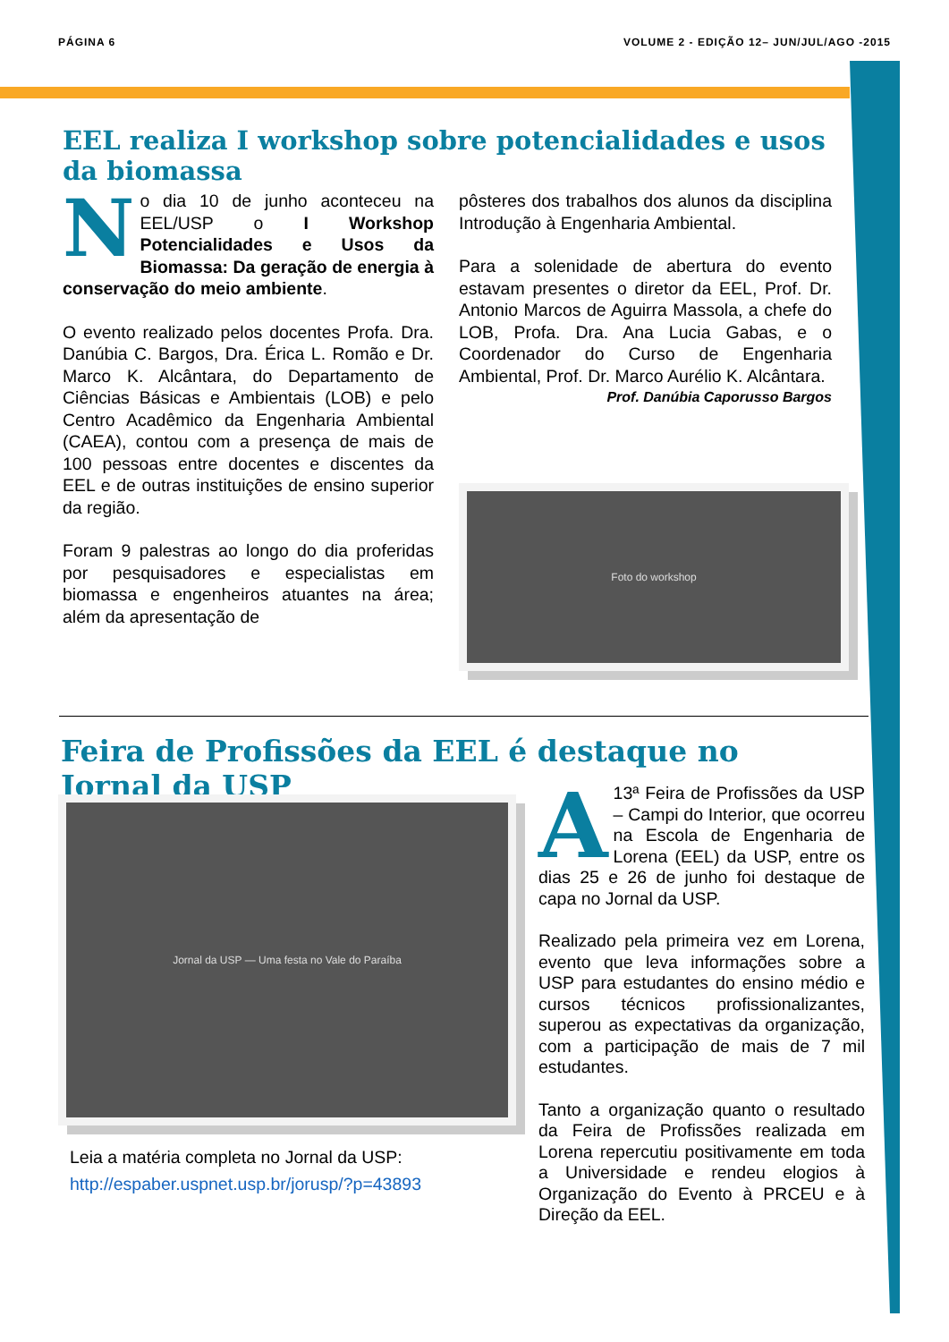PÁGINA 6 VOLUME 2 - EDIÇÃO 12– JUN/JUL/AGO -2015
EEL realiza I workshop sobre potencialidades e usos da biomassa
No dia 10 de junho aconteceu na EEL/USP o I Workshop Potencialidades e Usos da Biomassa: Da geração de energia à conservação do meio ambiente.
O evento realizado pelos docentes Profa. Dra. Danúbia C. Bargos, Dra. Érica L. Romão e Dr. Marco K. Alcântara, do Departamento de Ciências Básicas e Ambientais (LOB) e pelo Centro Acadêmico da Engenharia Ambiental (CAEA), contou com a presença de mais de 100 pessoas entre docentes e discentes da EEL e de outras instituições de ensino superior da região.
Foram 9 palestras ao longo do dia proferidas por pesquisadores e especialistas em biomassa e engenheiros atuantes na área; além da apresentação de
pôsteres dos trabalhos dos alunos da disciplina Introdução à Engenharia Ambiental.
Para a solenidade de abertura do evento estavam presentes o diretor da EEL, Prof. Dr. Antonio Marcos de Aguirra Massola, a chefe do LOB, Profa. Dra. Ana Lucia Gabas, e o Coordenador do Curso de Engenharia Ambiental, Prof. Dr. Marco Aurélio K. Alcântara.
Prof. Danúbia Caporusso Bargos
Foto do workshop
Feira de Profissões da EEL é destaque no Jornal da USP
Jornal da USP — Uma festa no Vale do Paraíba
Leia a matéria completa no Jornal da USP:
http://espaber.uspnet.usp.br/jorusp/?p=43893
A 13ª Feira de Profissões da USP – Campi do Interior, que ocorreu na Escola de Engenharia de Lorena (EEL) da USP, entre os dias 25 e 26 de junho foi destaque de capa no Jornal da USP.
Realizado pela primeira vez em Lorena, evento que leva informações sobre a USP para estudantes do ensino médio e cursos técnicos profissionalizantes, superou as expectativas da organização, com a participação de mais de 7 mil estudantes.
Tanto a organização quanto o resultado da Feira de Profissões realizada em Lorena repercutiu positivamente em toda a Universidade e rendeu elogios à Organização do Evento à PRCEU e à Direção da EEL.